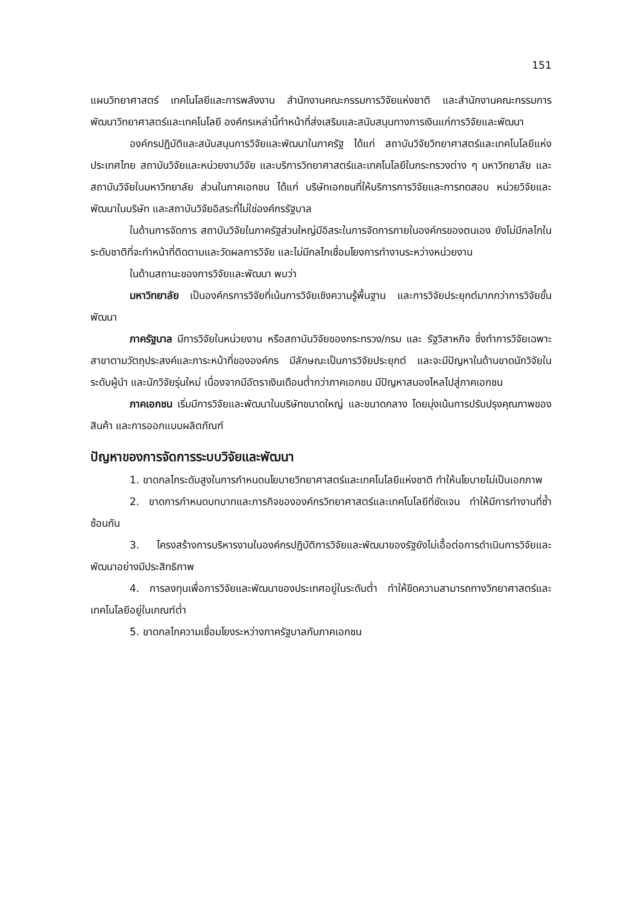151
แผนวิทยาศาสตร์ เทคโนโลยีและการพลังงาน สำนักงานคณะกรรมการวิจัยแห่งชาติ และสำนักงานคณะกรรมการพัฒนาวิทยาศาสตร์และเทคโนโลยี องค์กรเหล่านี้ทำหน้าที่ส่งเสริมและสนับสนุนทางการเงินแก่การวิจัยและพัฒนา
องค์กรปฏิบัติและสนับสนุนการวิจัยและพัฒนาในภาครัฐ ได้แก่ สถาบันวิจัยวิทยาศาสตร์และเทคโนโลยีแห่งประเทศไทย สถาบันวิจัยและหน่วยงานวิจัย และบริการวิทยาศาสตร์และเทคโนโลยีในกระทรวงต่าง ๆ มหาวิทยาลัย และสถาบันวิจัยในมหาวิทยาลัย ส่วนในภาคเอกชน ได้แก่ บริษัทเอกชนที่ให้บริการการวิจัยและการทดสอบ หน่วยวิจัยและพัฒนาในบริษัท และสถาบันวิจัยอิสระที่ไม่ใช่องค์กรรัฐบาล
ในด้านการจัดการ สถาบันวิจัยในภาครัฐส่วนใหญ่มีอิสระในการจัดการภายในองค์กรของตนเอง ยังไม่มีกลไกในระดับชาติที่จะทำหน้าที่ติดตามและวัดผลการวิจัย และไม่มีกลไกเชื่อมโยงการทำงานระหว่างหน่วยงาน
ในด้านสถานะของการวิจัยและพัฒนา พบว่า
มหาวิทยาลัย เป็นองค์กรการวิจัยที่เน้นการวิจัยเชิงความรู้พื้นฐาน และการวิจัยประยุกต์มากกว่าการวิจัยขั้นพัฒนา
ภาครัฐบาล มีการวิจัยในหน่วยงาน หรือสถาบันวิจัยของกระทรวง/กรม และ รัฐวิสาหกิจ ซึ่งทำการวิจัยเฉพาะสาขาตามวัตถุประสงค์และภาระหน้าที่ขององค์กร มีลักษณะเป็นการวิจัยประยุกต์ และจะมีปัญหาในด้านขาดนักวิจัยในระดับผู้นำ และนักวิจัยรุ่นใหม่ เนื่องจากมีอัตราเงินเดือนต่ำกว่าภาคเอกชน มีปัญหาสมองไหลไปสู่ภาคเอกชน
ภาคเอกชน เริ่มมีการวิจัยและพัฒนาในบริษัทขนาดใหญ่ และขนาดกลาง โดยมุ่งเน้นการปรับปรุงคุณภาพของสินค้า และการออกแบบผลิตภัณฑ์
ปัญหาของการจัดการระบบวิจัยและพัฒนา
1. ขาดกลไกระดับสูงในการกำหนดนโยบายวิทยาศาสตร์และเทคโนโลยีแห่งชาติ ทำให้นโยบายไม่เป็นเอกภาพ
2. ขาดการกำหนดบทบาทและภารกิจขององค์กรวิทยาศาสตร์และเทคโนโลยีที่ชัดเจน ทำให้มีการทำงานที่ซ้ำซ้อนกัน
3. โครงสร้างการบริหารงานในองค์กรปฏิบัติการวิจัยและพัฒนาของรัฐยังไม่เอื้อต่อการดำเนินการวิจัยและพัฒนาอย่างมีประสิทธิภาพ
4. การลงทุนเพื่อการวิจัยและพัฒนาของประเทศอยู่ในระดับต่ำ ทำให้ขีดความสามารถทางวิทยาศาสตร์และเทคโนโลยีอยู่ในเกณฑ์ต่ำ
5. ขาดกลไกความเชื่อมโยงระหว่างภาครัฐบาลกับภาคเอกชน